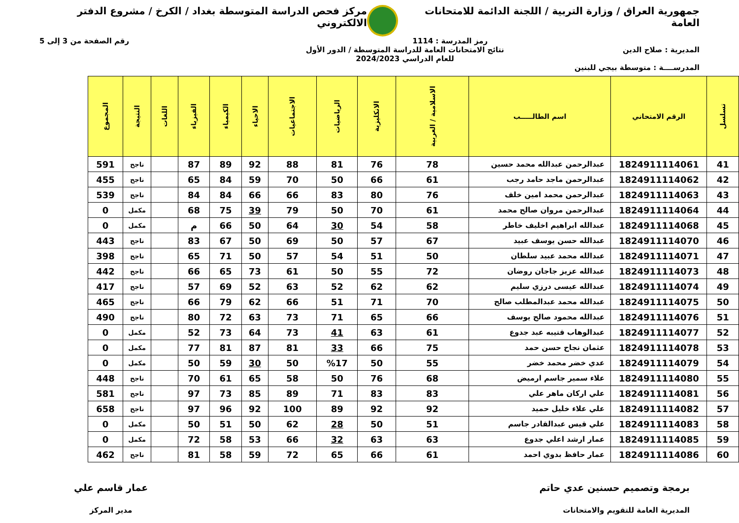جمهورية العراق / وزارة التربية / اللجنة الدائمة للامتحانات العامة
مركز فحص الدراسة المتوسطة بغداد / الكرخ / مشروع الدفتر الالكتروني
رمز المدرسة : 1114 رقم الصفحة من 3 إلى 5
المديرية : صلاح الدين نتائج الامتحانات العامة للدراسة المتوسطة / الدور الأول
للعام الدراسي 2024/2023
المدرســــة : متوسطة بيجي للبنين
| تسلسل | الرقم الامتحاني | اسم الطالـــــب | الاسلامية / العربية | الانكليزية | الرياضيات | الاجتماعيات | الاحياء | الكيمياء | الفيزياء | اللغات | النتيجة | المجموع |
| --- | --- | --- | --- | --- | --- | --- | --- | --- | --- | --- | --- | --- |
| 41 | 1824911114061 | عبدالرحمن عبدالله محمد حسين | 78 | 76 | 81 | 88 | 92 | 89 | 87 | | ناجح | 591 |
| 42 | 1824911114062 | عبدالرحمن ماجد حامد رجب | 61 | 66 | 50 | 70 | 59 | 84 | 65 | | ناجح | 455 |
| 43 | 1824911114063 | عبدالرحمن محمد امين خلف | 76 | 80 | 83 | 66 | 66 | 84 | 84 | | ناجح | 539 |
| 44 | 1824911114064 | عبدالرحمن مروان صالح محمد | 61 | 70 | 50 | 79 | 39 | 75 | 68 | | مكمل | 0 |
| 45 | 1824911114068 | عبدالله ابراهيم اخليف خاطر | 58 | 54 | 30 | 64 | 50 | 66 | م | | مكمل | 0 |
| 46 | 1824911114070 | عبدالله حسن يوسف عبيد | 67 | 57 | 50 | 69 | 50 | 67 | 83 | | ناجح | 443 |
| 47 | 1824911114071 | عبدالله محمد عبيد سلطان | 50 | 51 | 54 | 57 | 50 | 71 | 65 | | ناجح | 398 |
| 48 | 1824911114073 | عبدالله عزيز جاجان روضان | 72 | 55 | 50 | 61 | 73 | 65 | 66 | | ناجح | 442 |
| 49 | 1824911114074 | عبدالله عيسى درزي سليم | 62 | 62 | 52 | 63 | 52 | 69 | 57 | | ناجح | 417 |
| 50 | 1824911114075 | عبدالله محمد عبدالمطلب صالح | 70 | 71 | 51 | 66 | 62 | 79 | 66 | | ناجح | 465 |
| 51 | 1824911114076 | عبدالله محمود صالح يوسف | 66 | 65 | 71 | 73 | 63 | 72 | 80 | | ناجح | 490 |
| 52 | 1824911114077 | عبدالوهاب قتيبه عبد جدوع | 61 | 63 | 41 | 73 | 64 | 73 | 52 | | مكمل | 0 |
| 53 | 1824911114078 | عثمان نجاح حسن حمد | 75 | 66 | 33 | 81 | 87 | 81 | 77 | | مكمل | 0 |
| 54 | 1824911114079 | عدي خضر محمد خضر | 55 | 50 | %17 | 50 | 30 | 59 | 50 | | مكمل | 0 |
| 55 | 1824911114080 | علاء سمير جاسم ارميض | 68 | 76 | 50 | 58 | 65 | 61 | 70 | | ناجح | 448 |
| 56 | 1824911114081 | علي اركان ماهر علي | 83 | 83 | 71 | 89 | 85 | 73 | 97 | | ناجح | 581 |
| 57 | 1824911114082 | علي علاء خليل حميد | 92 | 92 | 89 | 100 | 92 | 96 | 97 | | ناجح | 658 |
| 58 | 1824911114083 | علي قيس عبدالقادر جاسم | 51 | 50 | 28 | 62 | 50 | 51 | 50 | | مكمل | 0 |
| 59 | 1824911114085 | عمار ارشد اعلي جدوع | 63 | 63 | 32 | 66 | 53 | 58 | 72 | | مكمل | 0 |
| 60 | 1824911114086 | عمار حافظ بدوي احمد | 61 | 66 | 65 | 72 | 59 | 58 | 81 | | ناجح | 462 |
برمجة وتصميم حسنين عدي حاتم
المديرية العامة للتقويم والامتحانات
عمار قاسم علي
مدير المركز